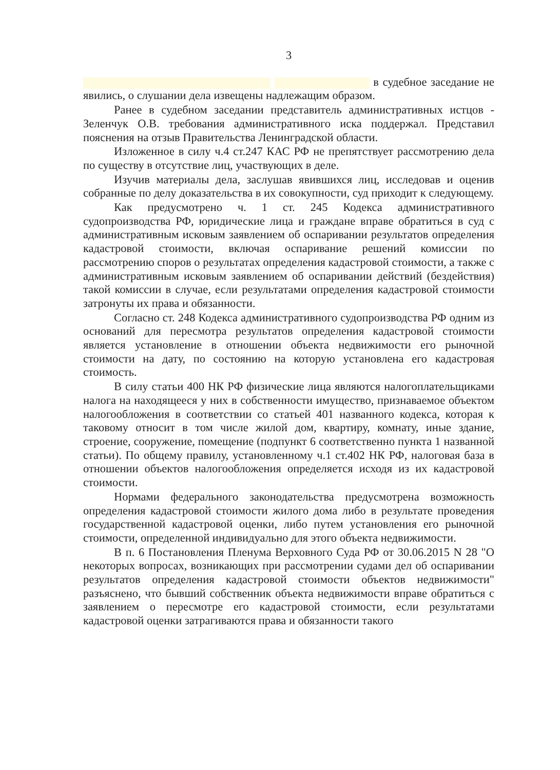3
в судебное заседание не явились, о слушании дела извещены надлежащим образом.
Ранее в судебном заседании представитель административных истцов - Зеленчук О.В. требования административного иска поддержал. Представил пояснения на отзыв Правительства Ленинградской области.
Изложенное в силу ч.4 ст.247 КАС РФ не препятствует рассмотрению дела по существу в отсутствие лиц, участвующих в деле.
Изучив материалы дела, заслушав явившихся лиц, исследовав и оценив собранные по делу доказательства в их совокупности, суд приходит к следующему.
Как предусмотрено ч. 1 ст. 245 Кодекса административного судопроизводства РФ, юридические лица и граждане вправе обратиться в суд с административным исковым заявлением об оспаривании результатов определения кадастровой стоимости, включая оспаривание решений комиссии по рассмотрению споров о результатах определения кадастровой стоимости, а также с административным исковым заявлением об оспаривании действий (бездействия) такой комиссии в случае, если результатами определения кадастровой стоимости затронуты их права и обязанности.
Согласно ст. 248 Кодекса административного судопроизводства РФ одним из оснований для пересмотра результатов определения кадастровой стоимости является установление в отношении объекта недвижимости его рыночной стоимости на дату, по состоянию на которую установлена его кадастровая стоимость.
В силу статьи 400 НК РФ физические лица являются налогоплательщиками налога на находящееся у них в собственности имущество, признаваемое объектом налогообложения в соответствии со статьей 401 названного кодекса, которая к таковому относит в том числе жилой дом, квартиру, комнату, иные здание, строение, сооружение, помещение (подпункт 6 соответственно пункта 1 названной статьи). По общему правилу, установленному ч.1 ст.402 НК РФ, налоговая база в отношении объектов налогообложения определяется исходя из их кадастровой стоимости.
Нормами федерального законодательства предусмотрена возможность определения кадастровой стоимости жилого дома либо в результате проведения государственной кадастровой оценки, либо путем установления его рыночной стоимости, определенной индивидуально для этого объекта недвижимости.
В п. 6 Постановления Пленума Верховного Суда РФ от 30.06.2015 N 28 "О некоторых вопросах, возникающих при рассмотрении судами дел об оспаривании результатов определения кадастровой стоимости объектов недвижимости" разъяснено, что бывший собственник объекта недвижимости вправе обратиться с заявлением о пересмотре его кадастровой стоимости, если результатами кадастровой оценки затрагиваются права и обязанности такого